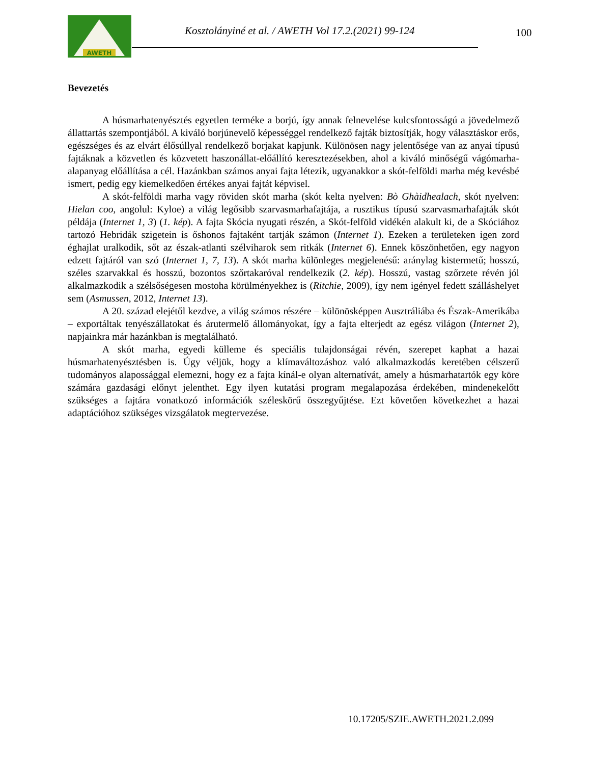AWETH
Kosztolányiné et al. / AWETH Vol 17.2.(2021) 99-124
100
Bevezetés
A húsmarhatenyésztés egyetlen terméke a borjú, így annak felnevelése kulcsfontosságú a jövedelmező állattartás szempontjából. A kiváló borjúnevelő képességgel rendelkező fajták biztosítják, hogy választáskor erős, egészséges és az elvárt élősúllyal rendelkező borjakat kapjunk. Különösen nagy jelentősége van az anyai típusú fajtáknak a közvetlen és közvetett haszonállat-előállító keresztezésekben, ahol a kiváló minőségű vágómarha-alapanyag előállítása a cél. Hazánkban számos anyai fajta létezik, ugyanakkor a skót-felföldi marha még kevésbé ismert, pedig egy kiemelkedően értékes anyai fajtát képvisel.
A skót-felföldi marha vagy röviden skót marha (skót kelta nyelven: Bò Ghàidhealach, skót nyelven: Hielan coo, angolul: Kyloe) a világ legősibb szarvasmarhafajtája, a rusztikus típusú szarvasmarhafajták skót példája (Internet 1, 3) (1. kép). A fajta Skócia nyugati részén, a Skót-felföld vidékén alakult ki, de a Skóciához tartozó Hebridák szigetein is őshonos fajtaként tartják számon (Internet 1). Ezeken a területeken igen zord éghajlat uralkodik, sőt az észak-atlanti szélviharok sem ritkák (Internet 6). Ennek köszönhetően, egy nagyon edzett fajtáról van szó (Internet 1, 7, 13). A skót marha különleges megjelenésű: aránylag kistermetű; hosszú, széles szarvakkal és hosszú, bozontos szőrtakaróval rendelkezik (2. kép). Hosszú, vastag szőrzete révén jól alkalmazkodik a szélsőségesen mostoha körülményekhez is (Ritchie, 2009), így nem igényel fedett szálláshelyet sem (Asmussen, 2012, Internet 13).
A 20. század elejétől kezdve, a világ számos részére – különösképpen Ausztráliába és Észak-Amerikába – exportáltak tenyészállatokat és árutermelő állományokat, így a fajta elterjedt az egész világon (Internet 2), napjainkra már hazánkban is megtalálható.
A skót marha, egyedi külleme és speciális tulajdonságai révén, szerepet kaphat a hazai húsmarhatenyésztésben is. Úgy véljük, hogy a klímaváltozáshoz való alkalmazkodás keretében célszerű tudományos alapossággal elemezni, hogy ez a fajta kínál-e olyan alternatívát, amely a húsmarhatartók egy köre számára gazdasági előnyt jelenthet. Egy ilyen kutatási program megalapozása érdekében, mindenekelőtt szükséges a fajtára vonatkozó információk széleskörű összegyűjtése. Ezt követően következhet a hazai adaptációhoz szükséges vizsgálatok megtervezése.
10.17205/SZIE.AWETH.2021.2.099